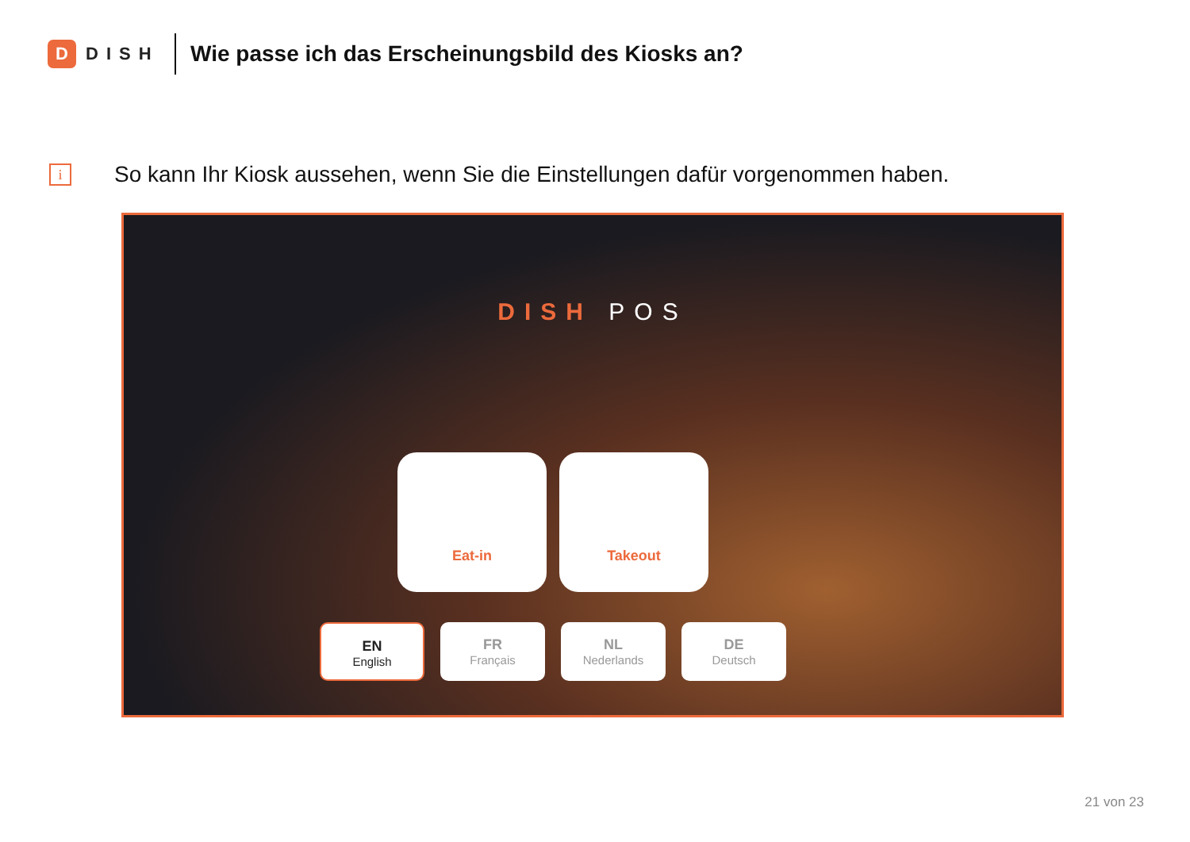D
DISH
Wie passe ich das Erscheinungsbild des Kiosks an?
i
So kann Ihr Kiosk aussehen, wenn Sie die Einstellungen dafür vorgenommen haben.
DISH POS
Eat-in Takeout
EN
English
FR
Français
NL
Nederlands
DE
Deutsch
21 von 23